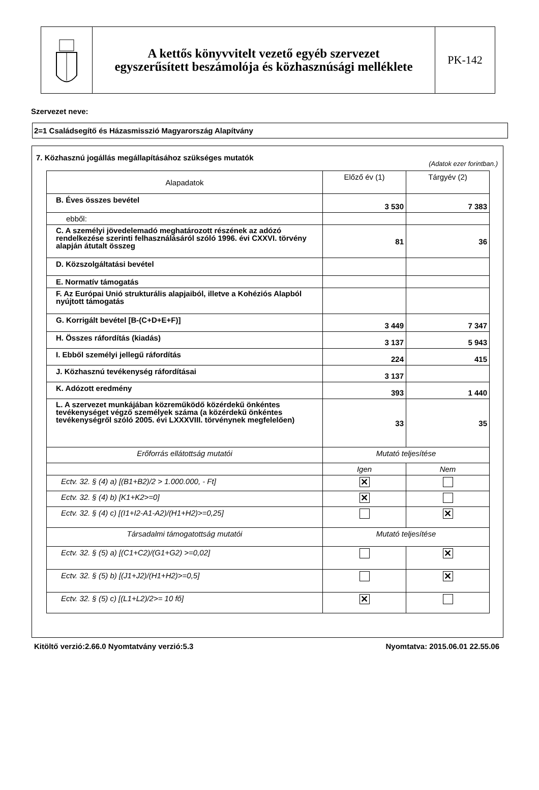A kettős könyvvitelt vezető egyéb szervezet
egyszerűsített beszámolója és közhasznúsági melléklete
PK-142
Szervezet neve:
2=1 Családsegítő és Házasmisszió Magyarország Alapítvány
7. Közhasznú jogállás megállapításához szükséges mutatók
(Adatok ezer forintban.)
| Alapadatok | Előző év (1) | Tárgyév (2) |
| B. Éves összes bevétel | 3 530 | 7 383 |
| ebből: | | |
| C. A személyi jövedelemadó meghatározott részének az adózó rendelkezése szerinti felhasználásáról szóló 1996. évi CXXVI. törvény alapján átutalt összeg | 81 | 36 |
| D. Közszolgáltatási bevétel | | |
| E. Normatív támogatás | | |
| F. Az Európai Unió strukturális alapjaiból, illetve a Kohéziós Alapból nyújtott támogatás | | |
| G. Korrigált bevétel [B-(C+D+E+F)] | 3 449 | 7 347 |
| H. Összes ráfordítás (kiadás) | 3 137 | 5 943 |
| I. Ebből személyi jellegű ráfordítás | 224 | 415 |
| J. Közhasznú tevékenység ráfordításai | 3 137 | |
| K. Adózott eredmény | 393 | 1 440 |
| L. A szervezet munkájában közreműködő közérdekű önkéntes tevékenységet végző személyek száma (a közérdekű önkéntes tevékenységről szóló 2005. évi LXXXVIII. törvénynek megfelelően) | 33 | 35 |
| Erőforrás ellátottság mutatói | Mutató teljesítése | |
| | Igen | Nem |
| Ectv. 32. § (4) a) [(B1+B2)/2 > 1.000.000, - Ft] | ✕ | |
| Ectv. 32. § (4) b) [K1+K2>=0] | ✕ | |
| Ectv. 32. § (4) c) [(I1+I2-A1-A2)/(H1+H2)>=0,25] | | ✕ |
| Társadalmi támogatottság mutatói | Mutató teljesítése | |
| Ectv. 32. § (5) a) [(C1+C2)/(G1+G2) >=0,02] | | ✕ |
| Ectv. 32. § (5) b) [(J1+J2)/(H1+H2)>=0,5] | | ✕ |
| Ectv. 32. § (5) c) [(L1+L2)/2>= 10 fő] | ✕ | |
Kitöltő verzió:2.66.0 Nyomtatvány verzió:5.3 Nyomtatva: 2015.06.01 22.55.06